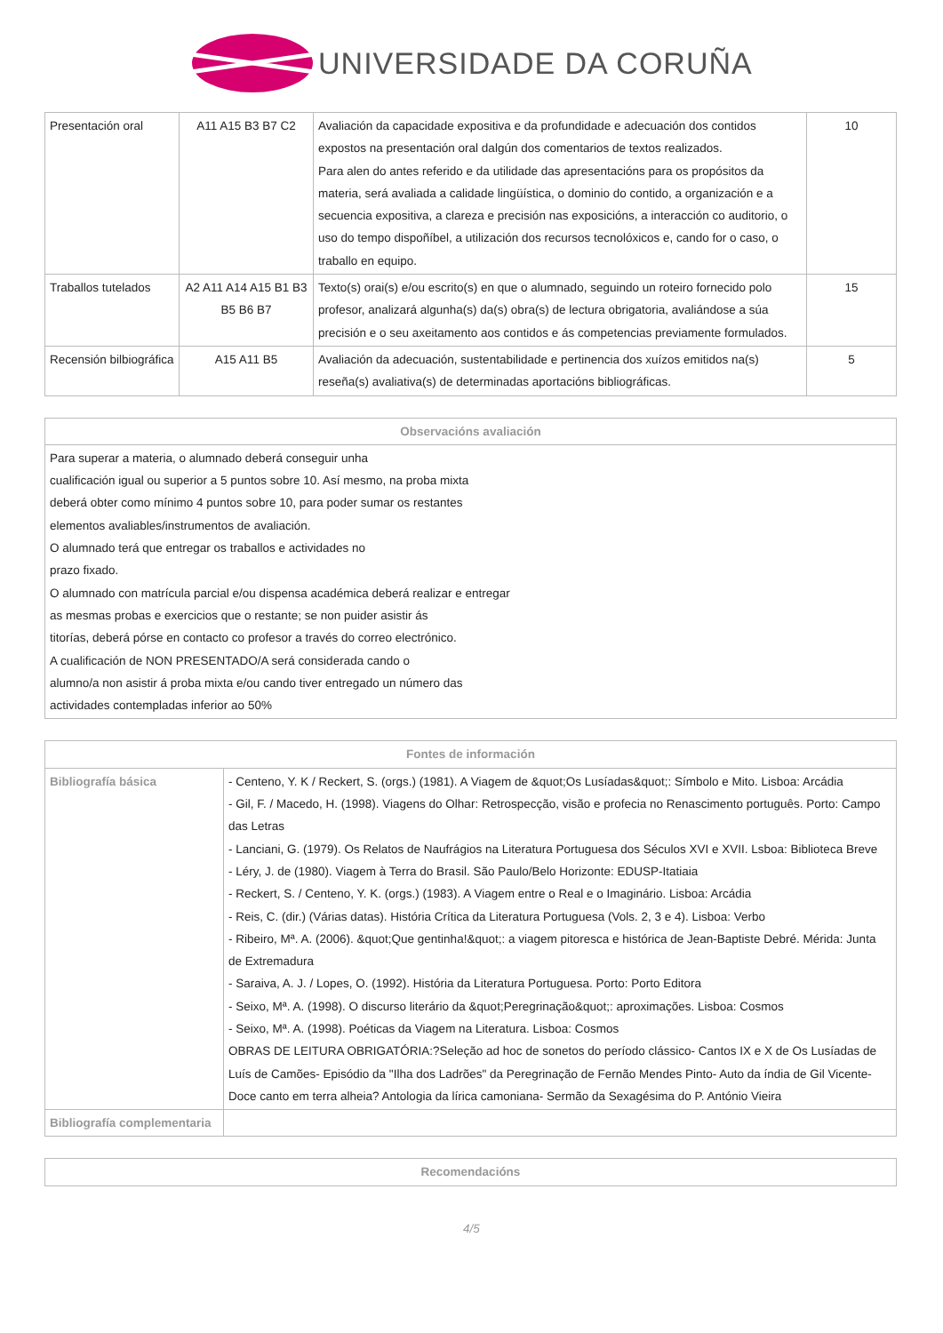UNIVERSIDADE DA CORUÑA
| Presentación oral | A11 A15 B3 B7 C2 | Avaliación da capacidade expositiva e da profundidade e adecuación dos contidos expostos na presentación oral dalgún dos comentarios de textos realizados. Para alen do antes referido e da utilidade das apresentacións para os propósitos da materia, será avaliada a calidade lingüística, o dominio do contido, a organización e a secuencia expositiva, a clareza e precisión nas exposicións, a interacción co auditorio, o uso do tempo dispoñíbel, a utilización dos recursos tecnolóxicos e, cando for o caso, o traballo en equipo. | 10 |
| Traballos tutelados | A2 A11 A14 A15 B1 B3 B5 B6 B7 | Texto(s) orai(s) e/ou escrito(s) en que o alumnado, seguindo un roteiro fornecido polo profesor, analizará algunha(s) da(s) obra(s) de lectura obrigatoria, avaliándose a súa precisión e o seu axeitamento aos contidos e ás competencias previamente formulados. | 15 |
| Recensión bilbiográfica | A15 A11 B5 | Avaliación da adecuación, sustentabilidade e pertinencia dos xuízos emitidos na(s) reseña(s) avaliativa(s) de determinadas aportacións bibliográficas. | 5 |
| Observacións avaliación |
| --- |
| Para superar a materia, o alumnado deberá conseguir unha cualificación igual ou superior a 5 puntos sobre 10. Así mesmo, na proba mixta deberá obter como mínimo 4 puntos sobre 10, para poder sumar os restantes elementos avaliables/instrumentos de avaliación. O alumnado terá que entregar os traballos e actividades no prazo fixado. O alumnado con matrícula parcial e/ou dispensa académica deberá realizar e entregar as mesmas probas e exercicios que o restante; se non puider asistir ás titorías, deberá pórse en contacto co profesor a través do correo electrónico. A cualificación de NON PRESENTADO/A será considerada cando o alumno/a non asistir á proba mixta e/ou cando tiver entregado un número das actividades contempladas inferior ao 50% |
| Fontes de información | |
| --- | --- |
| Bibliografía básica | - Centeno, Y. K / Reckert, S. (orgs.) (1981). A Viagem de &quot;Os Lusíadas&quot;: Símbolo e Mito. Lisboa: Arcádia - Gil, F. / Macedo, H. (1998). Viagens do Olhar: Retrospecção, visão e profecia no Renascimento português. Porto: Campo das Letras - Lanciani, G. (1979). Os Relatos de Naufrágios na Literatura Portuguesa dos Séculos XVI e XVII. Lsboa: Biblioteca Breve - Léry, J. de (1980). Viagem à Terra do Brasil. São Paulo/Belo Horizonte: EDUSP-Itatiaia - Reckert, S. / Centeno, Y. K. (orgs.) (1983). A Viagem entre o Real e o Imaginário. Lisboa: Arcádia - Reis, C. (dir.) (Várias datas). História Crítica da Literatura Portuguesa (Vols. 2, 3 e 4). Lisboa: Verbo - Ribeiro, Mª. A. (2006). &quot;Que gentinha!&quot;: a viagem pitoresca e histórica de Jean-Baptiste Debré. Mérida: Junta de Extremadura - Saraiva, A. J. / Lopes, O. (1992). História da Literatura Portuguesa. Porto: Porto Editora - Seixo, Mª. A. (1998). O discurso literário da &quot;Peregrinação&quot;: aproximações. Lisboa: Cosmos - Seixo, Mª. A. (1998). Poéticas da Viagem na Literatura. Lisboa: Cosmos OBRAS DE LEITURA OBRIGATÓRIA:?Seleção ad hoc de sonetos do período clássico- Cantos IX e X de Os Lusíadas de Luís de Camões- Episódio da "Ilha dos Ladrões" da Peregrinação de Fernão Mendes Pinto- Auto da índia de Gil Vicente- Doce canto em terra alheia? Antologia da lírica camoniana- Sermão da Sexagésima do P. António Vieira |
| Bibliografía complementaria | |
| Recomendacións |
| --- |
4/5